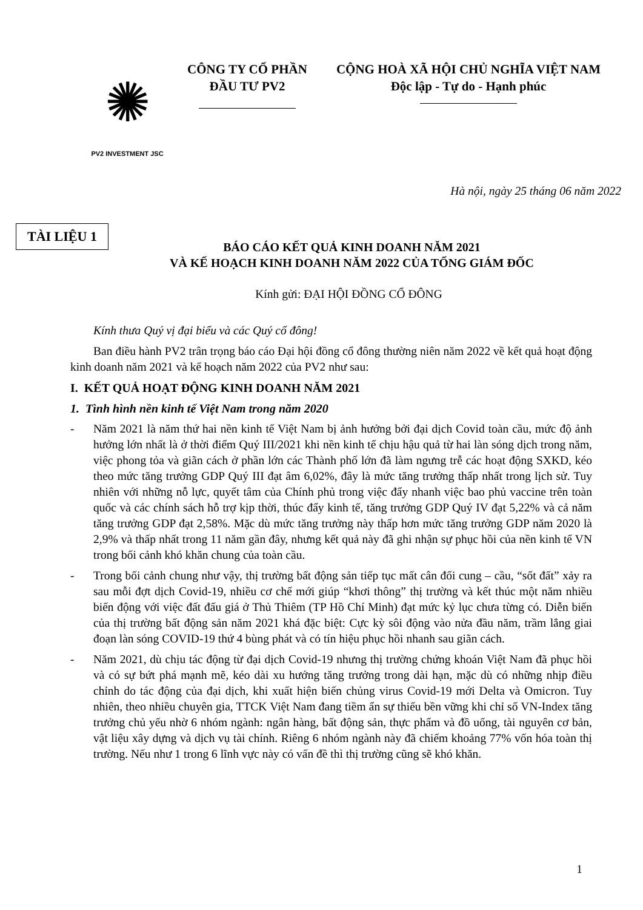✺
PV2 INVESTMENT JSC
CÔNG TY CỔ PHẦN
ĐẦU TƯ PV2
CỘNG HOÀ XÃ HỘI CHỦ NGHĨA VIỆT NAM
Độc lập - Tự do - Hạnh phúc
Hà nội, ngày 25 tháng 06 năm 2022
TÀI LIỆU 1
BÁO CÁO KẾT QUẢ KINH DOANH NĂM 2021
VÀ KẾ HOẠCH KINH DOANH NĂM 2022 CỦA TỔNG GIÁM ĐỐC
Kính gửi: ĐẠI HỘI ĐỒNG CỔ ĐÔNG
Kính thưa Quý vị đại biểu và các Quý cổ đông!
Ban điều hành PV2 trân trọng báo cáo Đại hội đồng cổ đông thường niên năm 2022 về kết quả hoạt động kinh doanh năm 2021 và kế hoạch năm 2022 của PV2 như sau:
I. KẾT QUẢ HOẠT ĐỘNG KINH DOANH NĂM 2021
1. Tình hình nền kinh tế Việt Nam trong năm 2020
- Năm 2021 là năm thứ hai nền kinh tế Việt Nam bị ảnh hưởng bởi đại dịch Covid toàn cầu, mức độ ảnh hưởng lớn nhất là ở thời điểm Quý III/2021 khi nền kinh tế chịu hậu quả từ hai làn sóng dịch trong năm, việc phong tỏa và giãn cách ở phần lớn các Thành phố lớn đã làm ngưng trễ các hoạt động SXKD, kéo theo mức tăng trưởng GDP Quý III đạt âm 6,02%, đây là mức tăng trưởng thấp nhất trong lịch sử. Tuy nhiên với những nỗ lực, quyết tâm của Chính phủ trong việc đẩy nhanh việc bao phủ vaccine trên toàn quốc và các chính sách hỗ trợ kịp thời, thúc đẩy kinh tế, tăng trưởng GDP Quý IV đạt 5,22% và cả năm tăng trưởng GDP đạt 2,58%. Mặc dù mức tăng trưởng này thấp hơn mức tăng trưởng GDP năm 2020 là 2,9% và thấp nhất trong 11 năm gần đây, nhưng kết quả này đã ghi nhận sự phục hồi của nền kinh tế VN trong bối cảnh khó khăn chung của toàn cầu.
- Trong bối cảnh chung như vậy, thị trường bất động sản tiếp tục mất cân đối cung – cầu, “sốt đất” xảy ra sau mỗi đợt dịch Covid-19, nhiều cơ chế mới giúp “khơi thông” thị trường và kết thúc một năm nhiều biến động với việc đất đấu giá ở Thủ Thiêm (TP Hồ Chí Minh) đạt mức kỷ lục chưa từng có. Diễn biến của thị trường bất động sản năm 2021 khá đặc biệt: Cực kỳ sôi động vào nửa đầu năm, trầm lắng giai đoạn làn sóng COVID-19 thứ 4 bùng phát và có tín hiệu phục hồi nhanh sau giãn cách.
- Năm 2021, dù chịu tác động từ đại dịch Covid-19 nhưng thị trường chứng khoán Việt Nam đã phục hồi và có sự bứt phá mạnh mẽ, kéo dài xu hướng tăng trưởng trong dài hạn, mặc dù có những nhịp điều chỉnh do tác động của đại dịch, khi xuất hiện biến chủng virus Covid-19 mới Delta và Omicron. Tuy nhiên, theo nhiều chuyên gia, TTCK Việt Nam đang tiềm ẩn sự thiếu bền vững khi chỉ số VN-Index tăng trưởng chủ yếu nhờ 6 nhóm ngành: ngân hàng, bất động sản, thực phẩm và đồ uống, tài nguyên cơ bản, vật liệu xây dựng và dịch vụ tài chính. Riêng 6 nhóm ngành này đã chiếm khoảng 77% vốn hóa toàn thị trường. Nếu như 1 trong 6 lĩnh vực này có vấn đề thì thị trường cũng sẽ khó khăn.
1